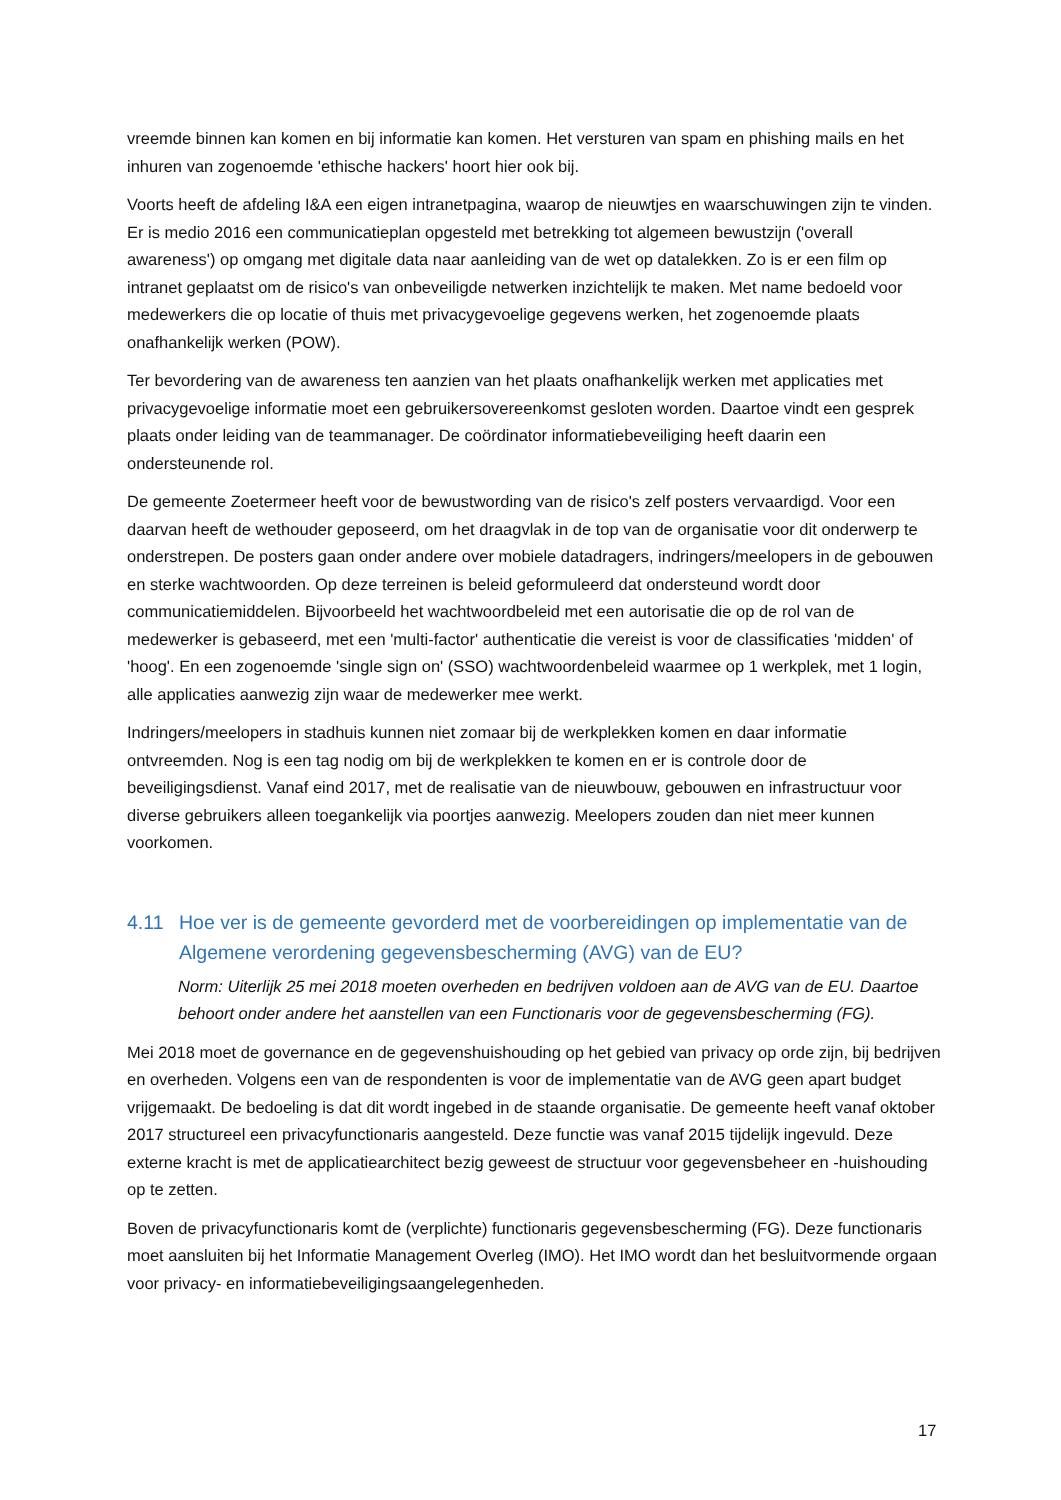vreemde binnen kan komen en bij informatie kan komen. Het versturen van spam en phishing mails en het inhuren van zogenoemde 'ethische hackers' hoort hier ook bij.
Voorts heeft de afdeling I&A een eigen intranetpagina, waarop de nieuwtjes en waarschuwingen zijn te vinden. Er is medio 2016 een communicatieplan opgesteld met betrekking tot algemeen bewustzijn ('overall awareness') op omgang met digitale data naar aanleiding van de wet op datalekken. Zo is er een film op intranet geplaatst om de risico's van onbeveiligde netwerken inzichtelijk te maken. Met name bedoeld voor medewerkers die op locatie of thuis met privacygevoelige gegevens werken, het zogenoemde plaats onafhankelijk werken (POW).
Ter bevordering van de awareness ten aanzien van het plaats onafhankelijk werken met applicaties met privacygevoelige informatie moet een gebruikersovereenkomst gesloten worden. Daartoe vindt een gesprek plaats onder leiding van de teammanager. De coördinator informatiebeveiliging heeft daarin een ondersteunende rol.
De gemeente Zoetermeer heeft voor de bewustwording van de risico's zelf posters vervaardigd. Voor een daarvan heeft de wethouder geposeerd, om het draagvlak in de top van de organisatie voor dit onderwerp te onderstrepen. De posters gaan onder andere over mobiele datadragers, indringers/meelopers in de gebouwen en sterke wachtwoorden. Op deze terreinen is beleid geformuleerd dat ondersteund wordt door communicatiemiddelen. Bijvoorbeeld het wachtwoordbeleid met een autorisatie die op de rol van de medewerker is gebaseerd, met een 'multi-factor' authenticatie die vereist is voor de classificaties 'midden' of 'hoog'. En een zogenoemde 'single sign on' (SSO) wachtwoordenbeleid waarmee op 1 werkplek, met 1 login, alle applicaties aanwezig zijn waar de medewerker mee werkt.
Indringers/meelopers in stadhuis kunnen niet zomaar bij de werkplekken komen en daar informatie ontvreemden. Nog is een tag nodig om bij de werkplekken te komen en er is controle door de beveiligingsdienst. Vanaf eind 2017, met de realisatie van de nieuwbouw, gebouwen en infrastructuur voor diverse gebruikers alleen toegankelijk via poortjes aanwezig. Meelopers zouden dan niet meer kunnen voorkomen.
4.11 Hoe ver is de gemeente gevorderd met de voorbereidingen op implementatie van de Algemene verordening gegevensbescherming (AVG) van de EU?
Norm: Uiterlijk 25 mei 2018 moeten overheden en bedrijven voldoen aan de AVG van de EU. Daartoe behoort onder andere het aanstellen van een Functionaris voor de gegevensbescherming (FG).
Mei 2018 moet de governance en de gegevenshuishouding op het gebied van privacy op orde zijn, bij bedrijven en overheden. Volgens een van de respondenten is voor de implementatie van de AVG geen apart budget vrijgemaakt. De bedoeling is dat dit wordt ingebed in de staande organisatie. De gemeente heeft vanaf oktober 2017 structureel een privacyfunctionaris aangesteld. Deze functie was vanaf 2015 tijdelijk ingevuld. Deze externe kracht is met de applicatiearchitect bezig geweest de structuur voor gegevensbeheer en -huishouding op te zetten.
Boven de privacyfunctionaris komt de (verplichte) functionaris gegevensbescherming (FG). Deze functionaris moet aansluiten bij het Informatie Management Overleg (IMO). Het IMO wordt dan het besluitvormende orgaan voor privacy- en informatiebeveiligingsaangelegenheden.
17